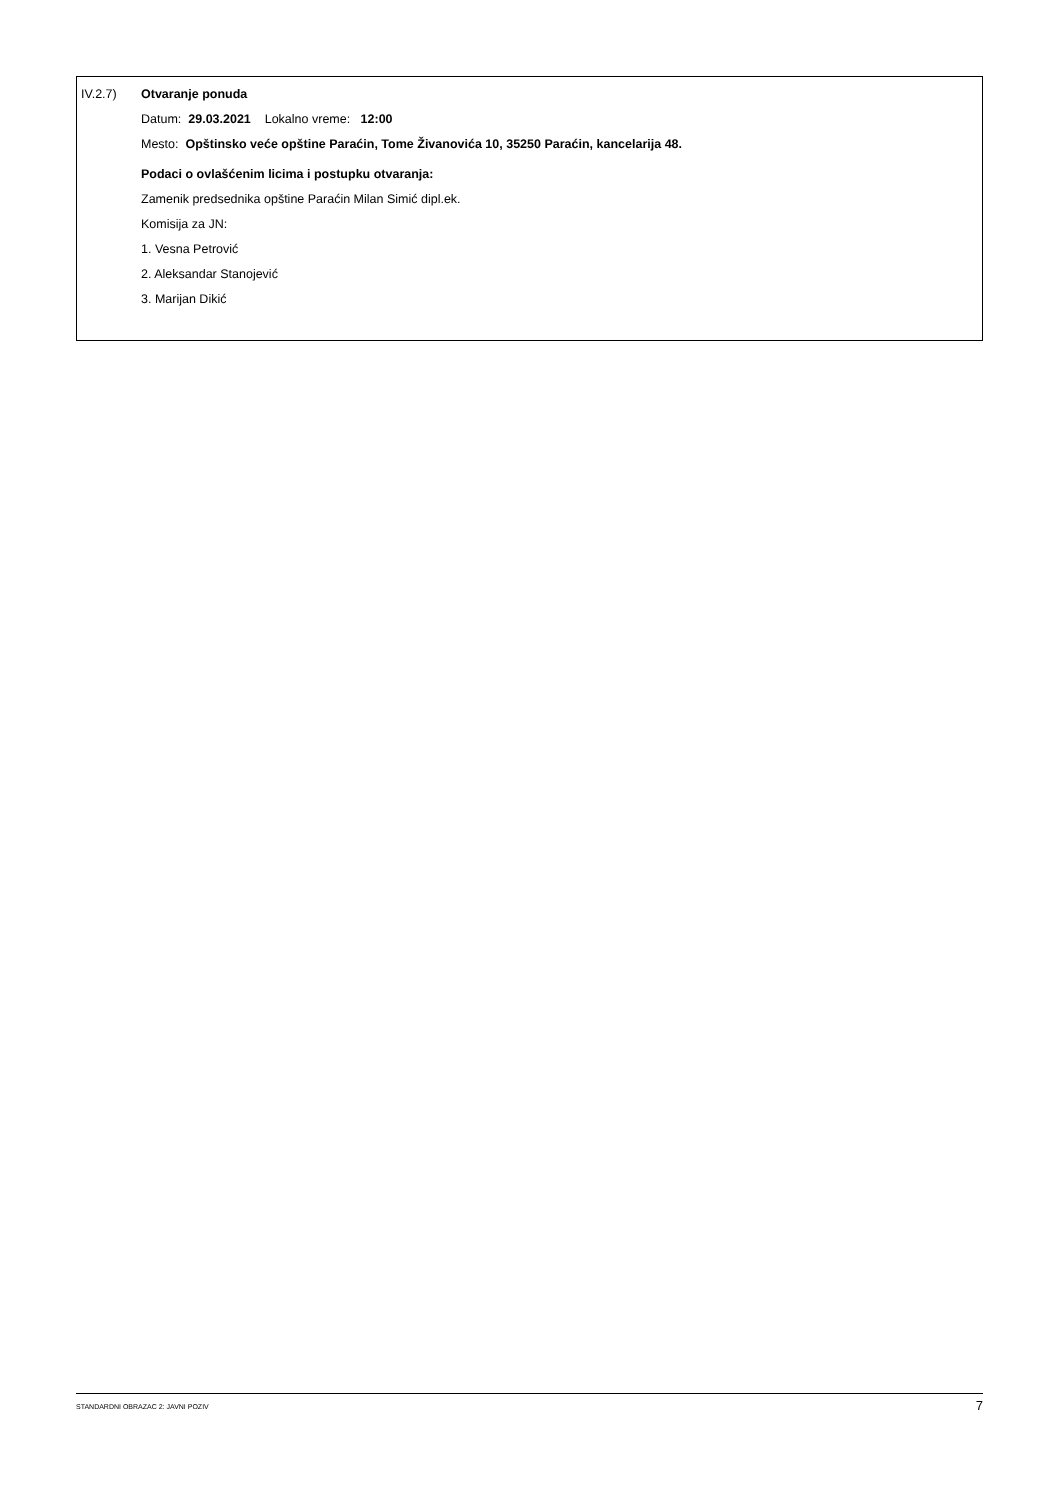IV.2.7) Otvaranje ponuda
Datum: 29.03.2021 Lokalno vreme: 12:00
Mesto: Opštinsko veće opštine Paraćin, Tome Živanovića 10, 35250 Paraćin, kancelarija 48.
Podaci o ovlašćenim licima i postupku otvaranja:
Zamenik predsednika opštine Paraćin Milan Simić dipl.ek.
Komisija za JN:
1. Vesna Petrović
2. Aleksandar Stanojević
3. Marijan Dikić
STANDARDNI OBRAZAC 2: JAVNI POZIV 7